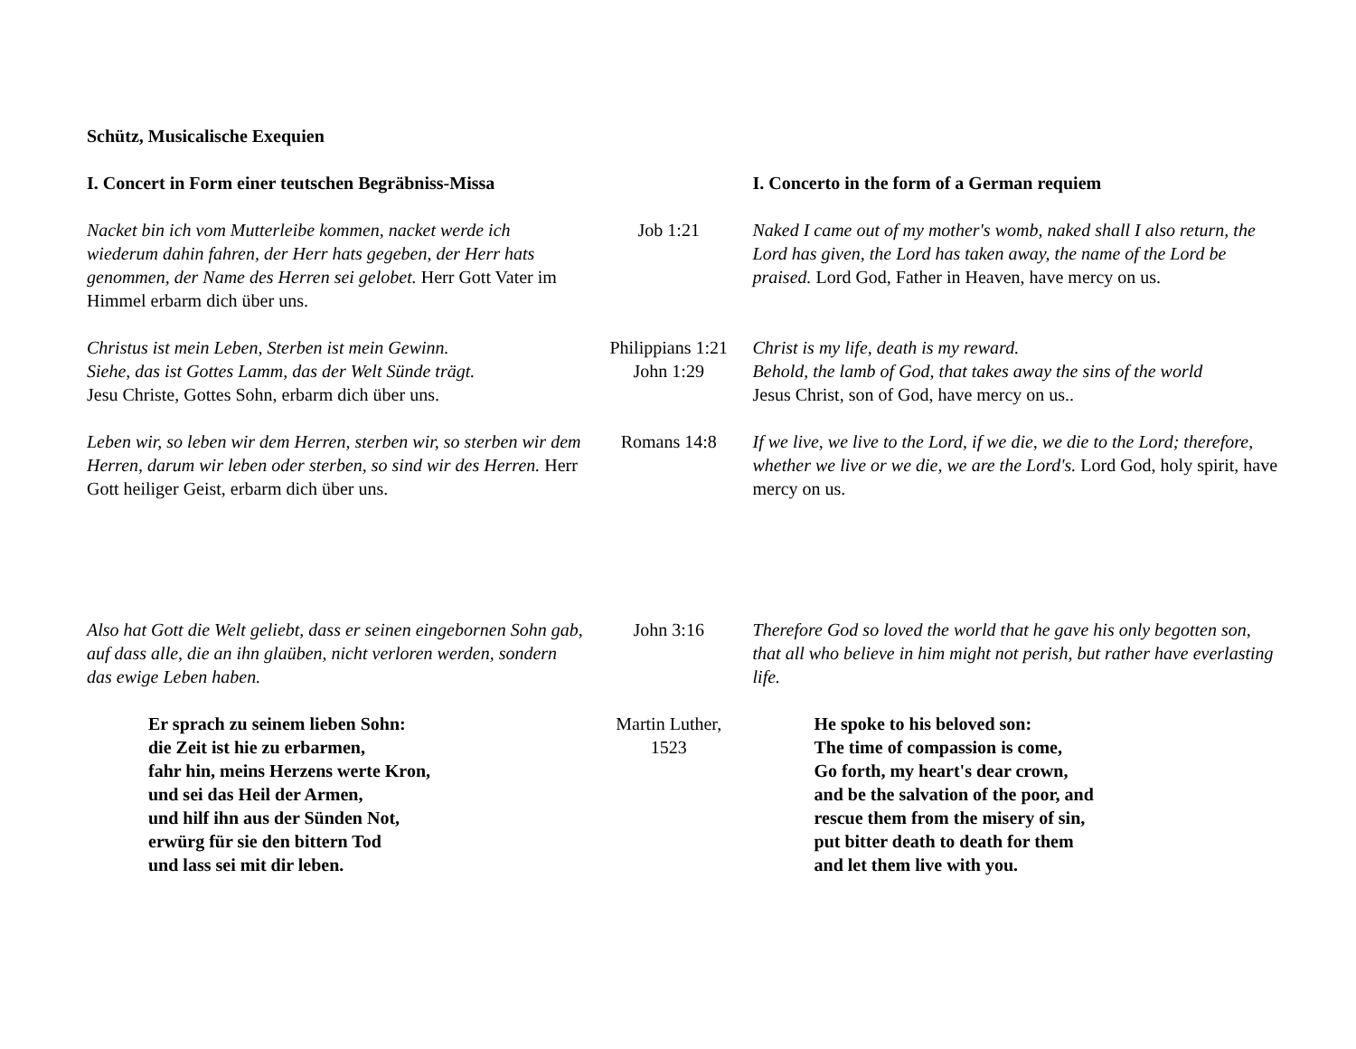Schütz, Musicalische Exequien
| I. Concert in Form einer teutschen Begräbniss-Missa | | I. Concerto in the form of a German requiem |
| Nacket bin ich vom Mutterleibe kommen, nacket werde ich wiederum dahin fahren, der Herr hats gegeben, der Herr hats genommen, der Name des Herren sei gelobet. Herr Gott Vater im Himmel erbarm dich über uns. | Job 1:21 | Naked I came out of my mother's womb, naked shall I also return, the Lord has given, the Lord has taken away, the name of the Lord be praised. Lord God, Father in Heaven, have mercy on us. |
| Christus ist mein Leben, Sterben ist mein Gewinn. Siehe, das ist Gottes Lamm, das der Welt Sünde trägt. Jesu Christe, Gottes Sohn, erbarm dich über uns. | Philippians 1:21 John 1:29 | Christ is my life, death is my reward. Behold, the lamb of God, that takes away the sins of the world Jesus Christ, son of God, have mercy on us.. |
| Leben wir, so leben wir dem Herren, sterben wir, so sterben wir dem Herren, darum wir leben oder sterben, so sind wir des Herren. Herr Gott heiliger Geist, erbarm dich über uns. | Romans 14:8 | If we live, we live to the Lord, if we die, we die to the Lord; therefore, whether we live or we die, we are the Lord's. Lord God, holy spirit, have mercy on us. |
| Also hat Gott die Welt geliebt, dass er seinen eingebornen Sohn gab, auf dass alle, die an ihn glaüben, nicht verloren werden, sondern das ewige Leben haben. | John 3:16 | Therefore God so loved the world that he gave his only begotten son, that all who believe in him might not perish, but rather have everlasting life. |
| Er sprach zu seinem lieben Sohn: die Zeit ist hie zu erbarmen, fahr hin, meins Herzens werte Kron, und sei das Heil der Armen, und hilf ihn aus der Sünden Not, erwürg für sie den bittern Tod und lass sei mit dir leben. | Martin Luther, 1523 | He spoke to his beloved son: The time of compassion is come, Go forth, my heart's dear crown, and be the salvation of the poor, and rescue them from the misery of sin, put bitter death to death for them and let them live with you. |